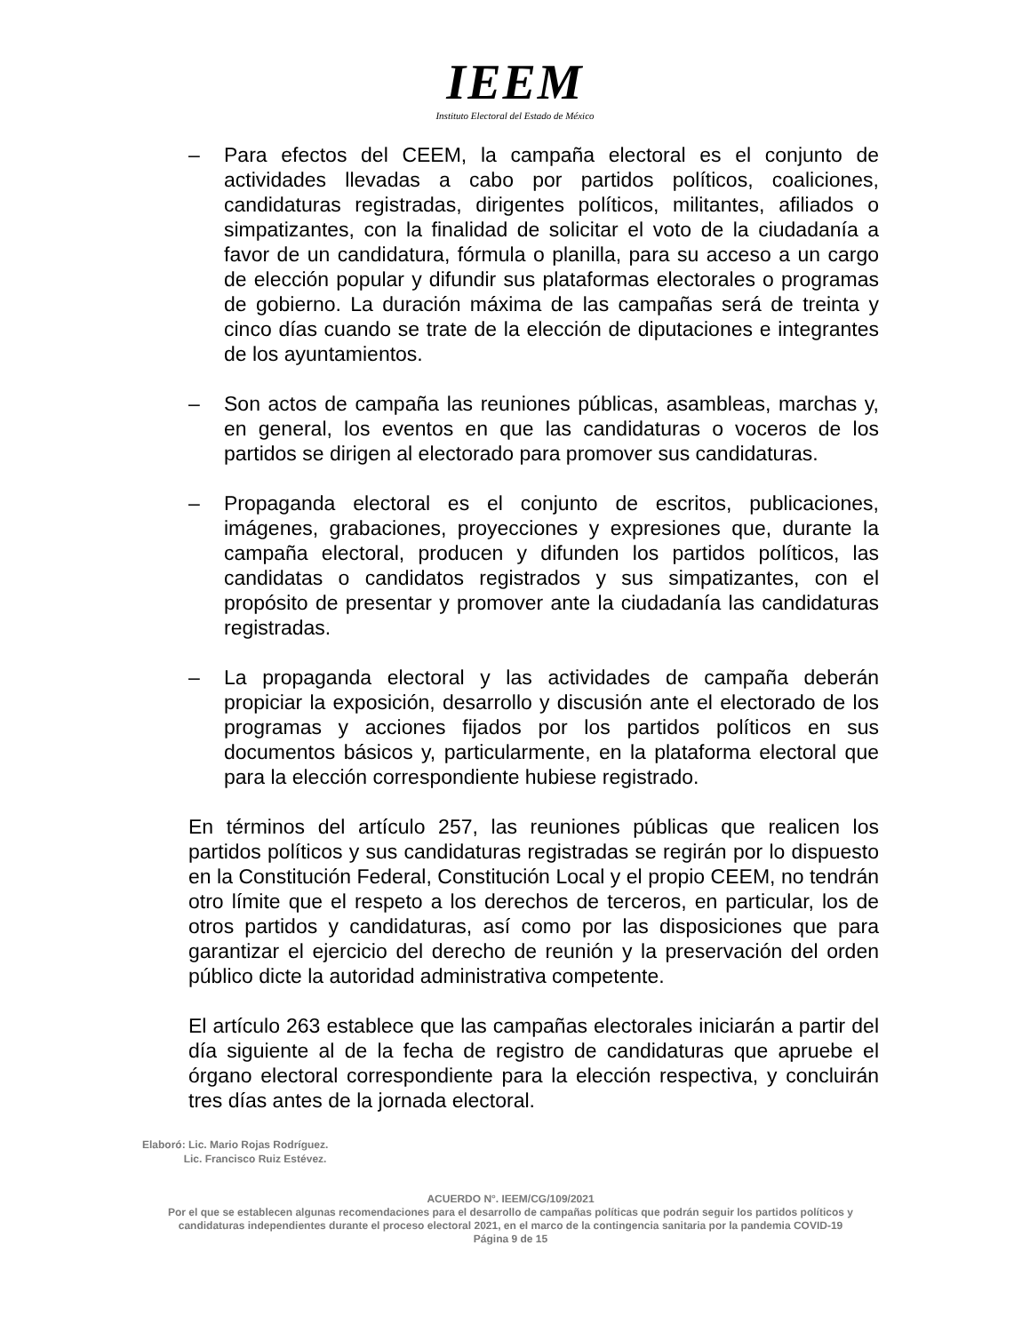IEEM
Instituto Electoral del Estado de México
– Para efectos del CEEM, la campaña electoral es el conjunto de actividades llevadas a cabo por partidos políticos, coaliciones, candidaturas registradas, dirigentes políticos, militantes, afiliados o simpatizantes, con la finalidad de solicitar el voto de la ciudadanía a favor de un candidatura, fórmula o planilla, para su acceso a un cargo de elección popular y difundir sus plataformas electorales o programas de gobierno. La duración máxima de las campañas será de treinta y cinco días cuando se trate de la elección de diputaciones e integrantes de los ayuntamientos.
– Son actos de campaña las reuniones públicas, asambleas, marchas y, en general, los eventos en que las candidaturas o voceros de los partidos se dirigen al electorado para promover sus candidaturas.
– Propaganda electoral es el conjunto de escritos, publicaciones, imágenes, grabaciones, proyecciones y expresiones que, durante la campaña electoral, producen y difunden los partidos políticos, las candidatas o candidatos registrados y sus simpatizantes, con el propósito de presentar y promover ante la ciudadanía las candidaturas registradas.
– La propaganda electoral y las actividades de campaña deberán propiciar la exposición, desarrollo y discusión ante el electorado de los programas y acciones fijados por los partidos políticos en sus documentos básicos y, particularmente, en la plataforma electoral que para la elección correspondiente hubiese registrado.
En términos del artículo 257, las reuniones públicas que realicen los partidos políticos y sus candidaturas registradas se regirán por lo dispuesto en la Constitución Federal, Constitución Local y el propio CEEM, no tendrán otro límite que el respeto a los derechos de terceros, en particular, los de otros partidos y candidaturas, así como por las disposiciones que para garantizar el ejercicio del derecho de reunión y la preservación del orden público dicte la autoridad administrativa competente.
El artículo 263 establece que las campañas electorales iniciarán a partir del día siguiente al de la fecha de registro de candidaturas que apruebe el órgano electoral correspondiente para la elección respectiva, y concluirán tres días antes de la jornada electoral.
Elaboró: Lic. Mario Rojas Rodríguez.
Lic. Francisco Ruiz Estévez.
ACUERDO N°. IEEM/CG/109/2021
Por el que se establecen algunas recomendaciones para el desarrollo de campañas políticas que podrán seguir los partidos políticos y candidaturas independientes durante el proceso electoral 2021, en el marco de la contingencia sanitaria por la pandemia COVID-19
Página 9 de 15